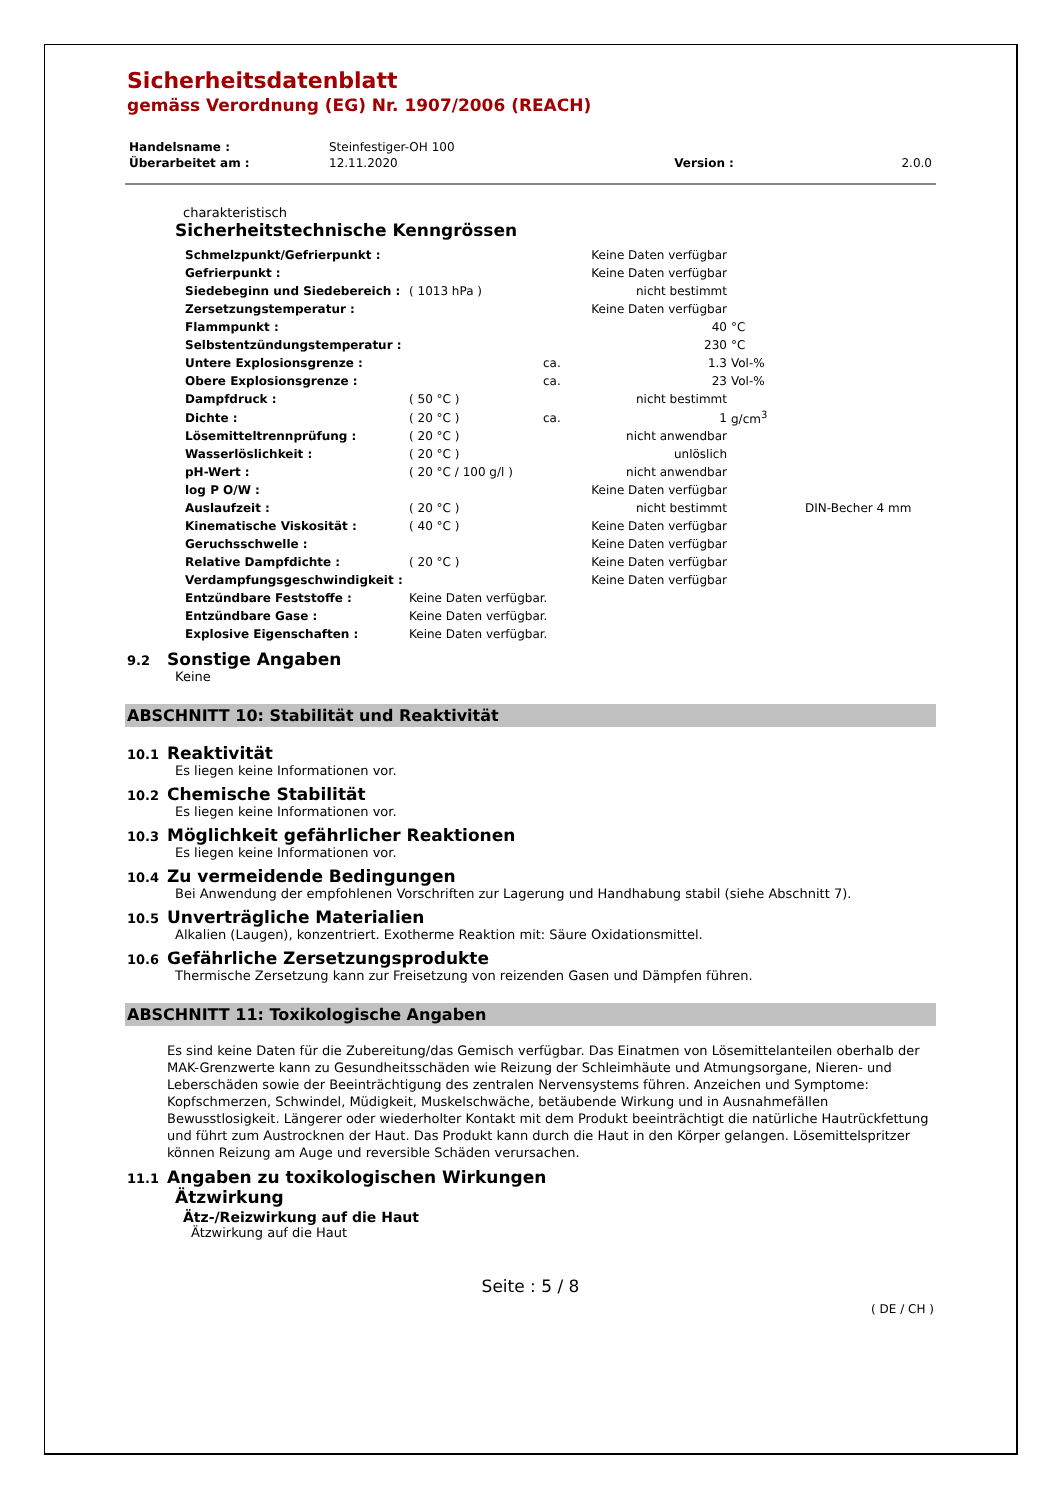Sicherheitsdatenblatt
gemäss Verordnung (EG) Nr. 1907/2006 (REACH)
| Handelsname : | Steinfestiger-OH 100 | | |
| Überarbeitet am : | 12.11.2020 | Version : | 2.0.0 |
charakteristisch
Sicherheitstechnische Kenngrössen
| Schmelzpunkt/Gefrierpunkt : | | | Keine Daten verfügbar | | |
| Gefrierpunkt : | | | Keine Daten verfügbar | | |
| Siedebeginn und Siedebereich : | ( 1013 hPa ) | | nicht bestimmt | | |
| Zersetzungstemperatur : | | | Keine Daten verfügbar | | |
| Flammpunkt : | | | 40 | °C | |
| Selbstentzündungstemperatur : | | | 230 | °C | |
| Untere Explosionsgrenze : | | ca. | 1.3 | Vol-% | |
| Obere Explosionsgrenze : | | ca. | 23 | Vol-% | |
| Dampfdruck : | ( 50 °C ) | | nicht bestimmt | | |
| Dichte : | ( 20 °C ) | ca. | 1 | g/cm<sup>3</sup> | |
| Lösemitteltrennprüfung : | ( 20 °C ) | | nicht anwendbar | | |
| Wasserlöslichkeit : | ( 20 °C ) | | unlöslich | | |
| pH-Wert : | ( 20 °C / 100 g/l ) | | nicht anwendbar | | |
| log P O/W : | | | Keine Daten verfügbar | | |
| Auslaufzeit : | ( 20 °C ) | | nicht bestimmt | | DIN-Becher 4 mm |
| Kinematische Viskosität : | ( 40 °C ) | | Keine Daten verfügbar | | |
| Geruchsschwelle : | | | Keine Daten verfügbar | | |
| Relative Dampfdichte : | ( 20 °C ) | | Keine Daten verfügbar | | |
| Verdampfungsgeschwindigkeit : | | | Keine Daten verfügbar | | |
| Entzündbare Feststoffe : | Keine Daten verfügbar. | | | | |
| Entzündbare Gase : | Keine Daten verfügbar. | | | | |
| Explosive Eigenschaften : | Keine Daten verfügbar. | | | | |
9.2
Sonstige Angaben
Keine
ABSCHNITT 10: Stabilität und Reaktivität
10.1
Reaktivität
Es liegen keine Informationen vor.
10.2
Chemische Stabilität
Es liegen keine Informationen vor.
10.3
Möglichkeit gefährlicher Reaktionen
Es liegen keine Informationen vor.
10.4
Zu vermeidende Bedingungen
Bei Anwendung der empfohlenen Vorschriften zur Lagerung und Handhabung stabil (siehe Abschnitt 7).
10.5
Unverträgliche Materialien
Alkalien (Laugen), konzentriert. Exotherme Reaktion mit: Säure Oxidationsmittel.
10.6
Gefährliche Zersetzungsprodukte
Thermische Zersetzung kann zur Freisetzung von reizenden Gasen und Dämpfen führen.
ABSCHNITT 11: Toxikologische Angaben
Es sind keine Daten für die Zubereitung/das Gemisch verfügbar. Das Einatmen von Lösemittelanteilen oberhalb der MAK-Grenzwerte kann zu Gesundheitsschäden wie Reizung der Schleimhäute und Atmungsorgane, Nieren- und Leberschäden sowie der Beeinträchtigung des zentralen Nervensystems führen. Anzeichen und Symptome: Kopfschmerzen, Schwindel, Müdigkeit, Muskelschwäche, betäubende Wirkung und in Ausnahmefällen Bewusstlosigkeit. Längerer oder wiederholter Kontakt mit dem Produkt beeinträchtigt die natürliche Hautrückfettung und führt zum Austrocknen der Haut. Das Produkt kann durch die Haut in den Körper gelangen. Lösemittelspritzer können Reizung am Auge und reversible Schäden verursachen.
11.1
Angaben zu toxikologischen Wirkungen
Ätzwirkung
Ätz-/Reizwirkung auf die Haut
Ätzwirkung auf die Haut
Seite : 5 / 8
( DE / CH )